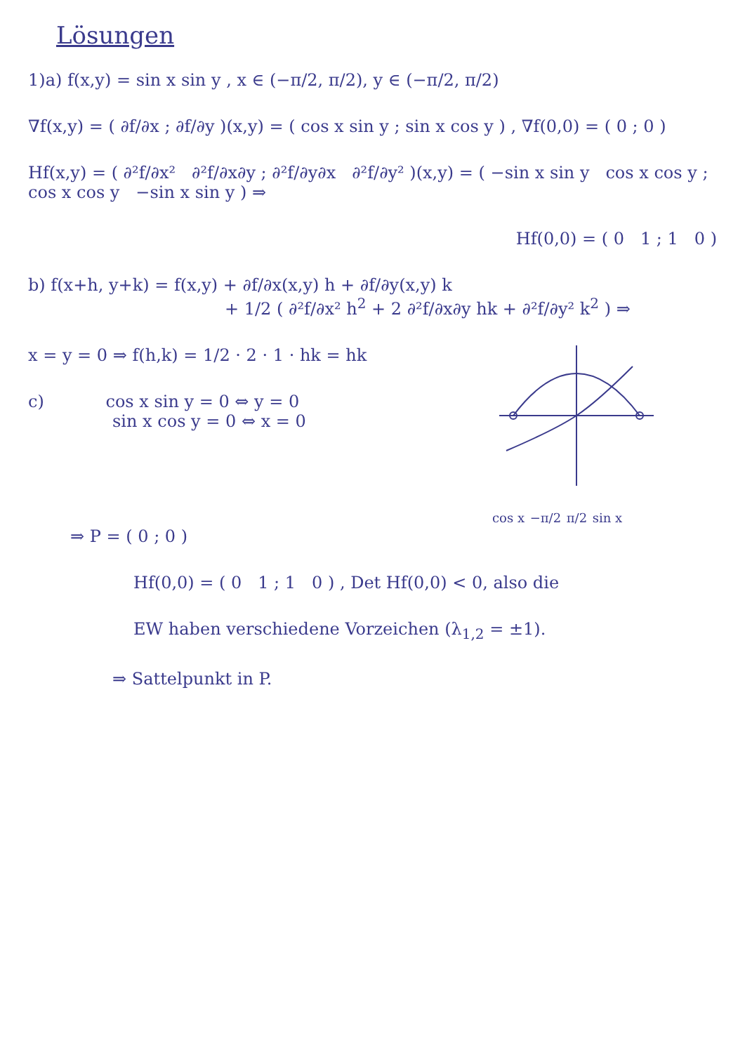Lösungen
1)a) f(x,y) = sin x sin y , x ∈ (−π/2, π/2), y ∈ (−π/2, π/2)
∇f(x,y) = ( ∂f/∂x ; ∂f/∂y )(x,y) = ( cos x sin y ; sin x cos y ) , ∇f(0,0) = ( 0 ; 0 )
Hf(x,y) = ( ∂²f/∂x² ∂²f/∂x∂y ; ∂²f/∂y∂x ∂²f/∂y² )(x,y) = ( −sin x sin y cos x cos y ; cos x cos y −sin x sin y ) ⇒
Hf(0,0) = ( 0 1 ; 1 0 )
b) f(x+h, y+k) = f(x,y) + ∂f/∂x(x,y) h + ∂f/∂y(x,y) k
+ 1/2 ( ∂²f/∂x² h<sup>2</sup> + 2 ∂²f/∂x∂y hk + ∂²f/∂y² k<sup>2</sup> ) ⇒
cos x −π/2 π/2 sin x
x = y = 0 ⇒ f(h,k) = 1/2 · 2 · 1 · hk = hk
c) cos x sin y = 0 ⇔ y = 0
sin x cos y = 0 ⇔ x = 0
⇒ P = ( 0 ; 0 )
Hf(0,0) = ( 0 1 ; 1 0 ) , Det Hf(0,0) < 0, also die
EW haben verschiedene Vorzeichen (λ<sub>1,2</sub> = ±1).
⇒ Sattelpunkt in P.